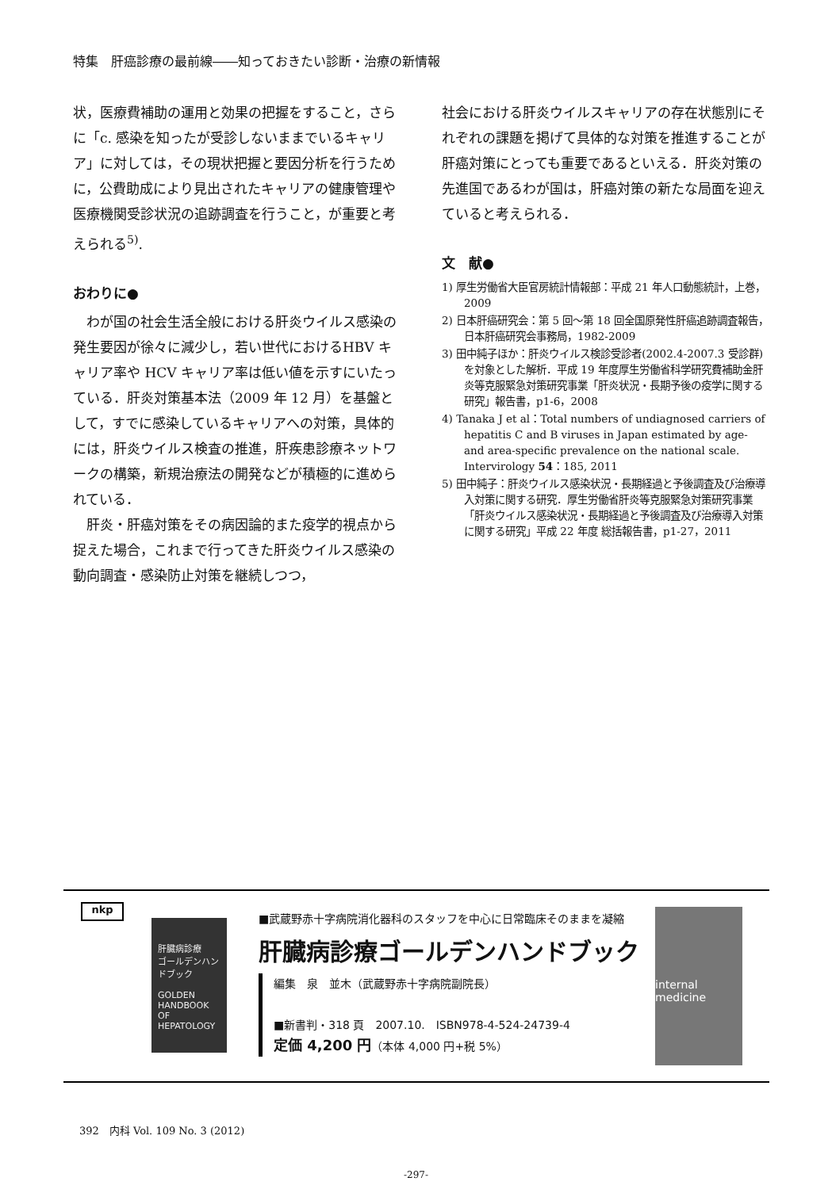特集　肝癌診療の最前線――知っておきたい診断・治療の新情報
状，医療費補助の運用と効果の把握をすること，さらに「c. 感染を知ったが受診しないままでいるキャリア」に対しては，その現状把握と要因分析を行うために，公費助成により見出されたキャリアの健康管理や医療機関受診状況の追跡調査を行うこと，が重要と考えられる<sup>5)</sup>.
おわりに●
わが国の社会生活全般における肝炎ウイルス感染の発生要因が徐々に減少し，若い世代におけるHBV キャリア率や HCV キャリア率は低い値を示すにいたっている．肝炎対策基本法（2009 年 12 月）を基盤として，すでに感染しているキャリアへの対策，具体的には，肝炎ウイルス検査の推進，肝疾患診療ネットワークの構築，新規治療法の開発などが積極的に進められている．
肝炎・肝癌対策をその病因論的また疫学的視点から捉えた場合，これまで行ってきた肝炎ウイルス感染の動向調査・感染防止対策を継続しつつ，
社会における肝炎ウイルスキャリアの存在状態別にそれぞれの課題を掲げて具体的な対策を推進することが肝癌対策にとっても重要であるといえる．肝炎対策の先進国であるわが国は，肝癌対策の新たな局面を迎えていると考えられる．
文　献●
1) 厚生労働省大臣官房統計情報部：平成 21 年人口動態統計，上巻，2009
2) 日本肝癌研究会：第 5 回～第 18 回全国原発性肝癌追跡調査報告，日本肝癌研究会事務局，1982-2009
3) 田中純子ほか：肝炎ウイルス検診受診者(2002.4-2007.3 受診群)を対象とした解析．平成 19 年度厚生労働省科学研究費補助金肝炎等克服緊急対策研究事業「肝炎状況・長期予後の疫学に関する研究」報告書，p1-6，2008
4) Tanaka J et al：Total numbers of undiagnosed carriers of hepatitis C and B viruses in Japan estimated by age- and area-specific prevalence on the national scale. Intervirology 54：185, 2011
5) 田中純子：肝炎ウイルス感染状況・長期経過と予後調査及び治療導入対策に関する研究．厚生労働省肝炎等克服緊急対策研究事業「肝炎ウイルス感染状況・長期経過と予後調査及び治療導入対策に関する研究」平成 22 年度 総括報告書，p1-27，2011
nkp
肝臓病診療
ゴールデンハンドブック
GOLDEN HANDBOOK OF HEPATOLOGY
■武蔵野赤十字病院消化器科のスタッフを中心に日常臨床そのままを凝縮
肝臓病診療ゴールデンハンドブック
編集　泉　並木（武蔵野赤十字病院副院長）
■新書判・318 頁　2007.10.　ISBN978-4-524-24739-4
定価 4,200 円（本体 4,000 円+税 5%）
internal medicine
392　内科 Vol. 109 No. 3 (2012)
-297-